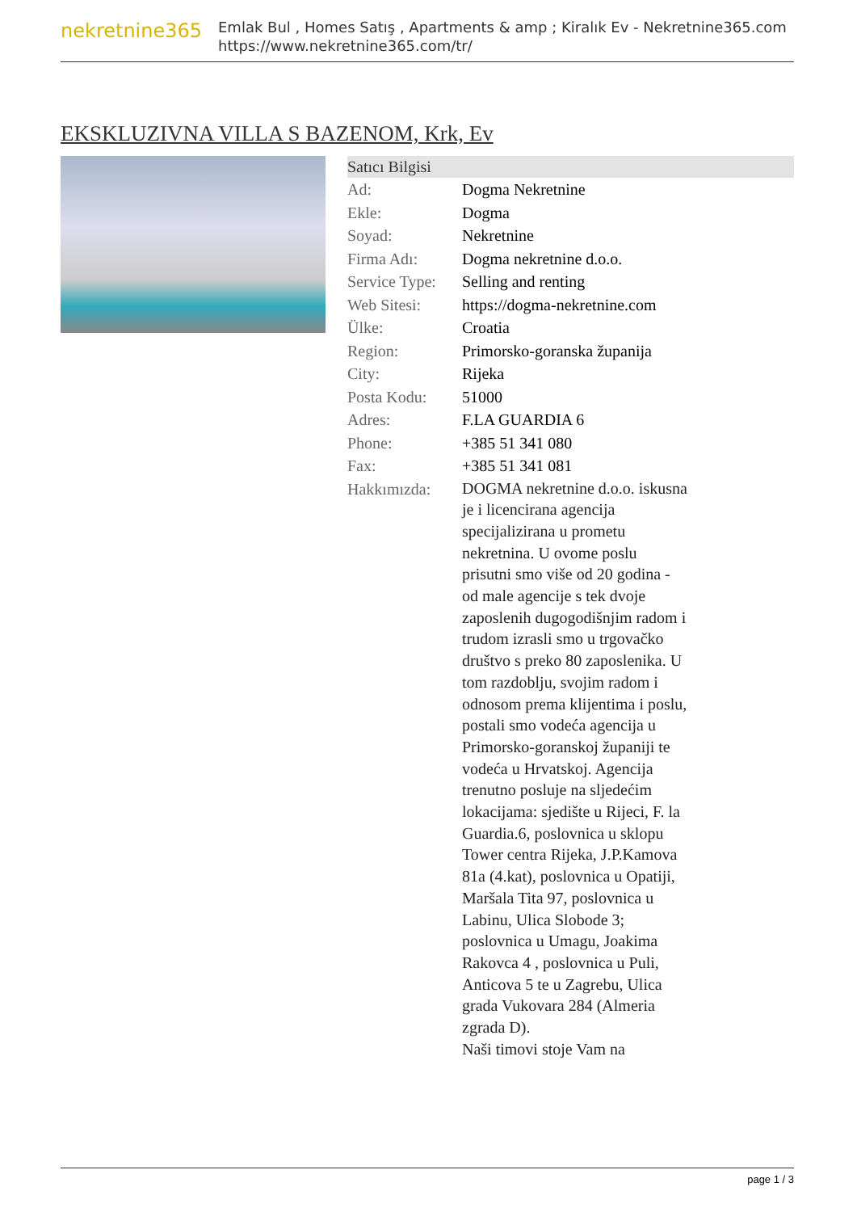nekretnine365
Emlak Bul , Homes Satış , Apartments & amp ; Kiralık Ev - Nekretnine365.com
https://www.nekretnine365.com/tr/
EKSKLUZIVNA VILLA S BAZENOM, Krk, Ev
| Satıcı Bilgisi | | |
| --- | --- | --- |
| Ad: | Dogma Nekretnine | |
| Ekle: | Dogma | |
| Soyad: | Nekretnine | |
| Firma Adı: | Dogma nekretnine d.o.o. | |
| Service Type: | Selling and renting | |
| Web Sitesi: | https://dogma-nekretnine.com | |
| Ülke: | Croatia | |
| Region: | Primorsko-goranska županija | |
| City: | Rijeka | |
| Posta Kodu: | 51000 | |
| Adres: | F.LA GUARDIA 6 | |
| Phone: | +385 51 341 080 | |
| Fax: | +385 51 341 081 | |
| Hakkımızda: | DOGMA nekretnine d.o.o. iskusna je i licencirana agencija specijalizirana u prometu nekretnina. U ovome poslu prisutni smo više od 20 godina - od male agencije s tek dvoje zaposlenih dugogodišnjim radom i trudom izrasli smo u trgovačko društvo s preko 80 zaposlenika. U tom razdoblju, svojim radom i odnosom prema klijentima i poslu, postali smo vodeća agencija u Primorsko-goranskoj županiji te vodeća u Hrvatskoj. Agencija trenutno posluje na sljedećim lokacijama: sjedište u Rijeci, F. la Guardia.6, poslovnica u sklopu Tower centra Rijeka, J.P.Kamova 81a (4.kat), poslovnica u Opatiji, Maršala Tita 97, poslovnica u Labinu, Ulica Slobode 3; poslovnica u Umagu, Joakima Rakovca 4 , poslovnica u Puli, Anticova 5 te u Zagrebu, Ulica grada Vukovara 284 (Almeria zgrada D). Naši timovi stoje Vam na | |
page 1 / 3